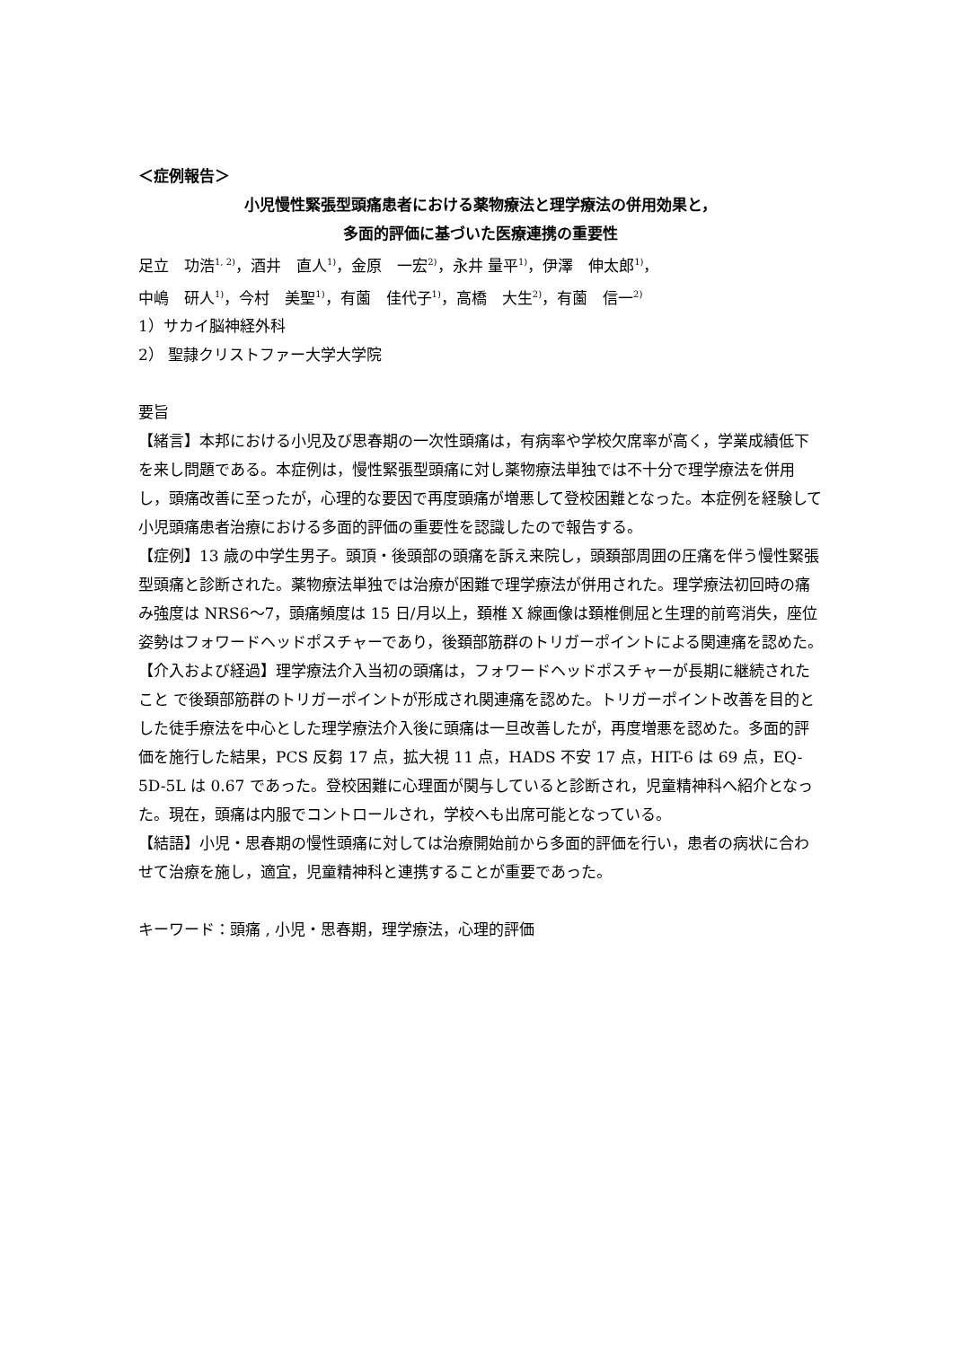＜症例報告＞
小児慢性緊張型頭痛患者における薬物療法と理学療法の併用効果と，
多面的評価に基づいた医療連携の重要性
足立　功浩<sup>1, 2)</sup>，酒井　直人<sup>1)</sup>，金原　一宏<sup>2)</sup>，永井 量平<sup>1)</sup>，伊澤　伸太郎<sup>1)</sup>，
中嶋　研人<sup>1)</sup>，今村　美聖<sup>1)</sup>，有薗　佳代子<sup>1)</sup>，高橋　大生<sup>2)</sup>，有薗　信一<sup>2)</sup>
1）サカイ脳神経外科
2） 聖隷クリストファー大学大学院
要旨
【緒言】本邦における小児及び思春期の一次性頭痛は，有病率や学校欠席率が高く，学業成績低下を来し問題である。本症例は，慢性緊張型頭痛に対し薬物療法単独では不十分で理学療法を併用し，頭痛改善に至ったが，心理的な要因で再度頭痛が増悪して登校困難となった。本症例を経験して小児頭痛患者治療における多面的評価の重要性を認識したので報告する。
【症例】13 歳の中学生男子。頭頂・後頭部の頭痛を訴え来院し，頭頚部周囲の圧痛を伴う慢性緊張型頭痛と診断された。薬物療法単独では治療が困難で理学療法が併用された。理学療法初回時の痛み強度は NRS6～7，頭痛頻度は 15 日/月以上，頚椎 X 線画像は頚椎側屈と生理的前弯消失，座位姿勢はフォワードヘッドポスチャーであり，後頚部筋群のトリガーポイントによる関連痛を認めた。
【介入および経過】理学療法介入当初の頭痛は，フォワードヘッドポスチャーが長期に継続されたこと で後頚部筋群のトリガーポイントが形成され関連痛を認めた。トリガーポイント改善を目的とした徒手療法を中心とした理学療法介入後に頭痛は一旦改善したが，再度増悪を認めた。多面的評価を施行した結果，PCS 反芻 17 点，拡大視 11 点，HADS 不安 17 点，HIT-6 は 69 点，EQ-5D-5L は 0.67 であった。登校困難に心理面が関与していると診断され，児童精神科へ紹介となった。現在，頭痛は内服でコントロールされ，学校へも出席可能となっている。
【結語】小児・思春期の慢性頭痛に対しては治療開始前から多面的評価を行い，患者の病状に合わせて治療を施し，適宜，児童精神科と連携することが重要であった。
キーワード：頭痛 , 小児・思春期，理学療法，心理的評価